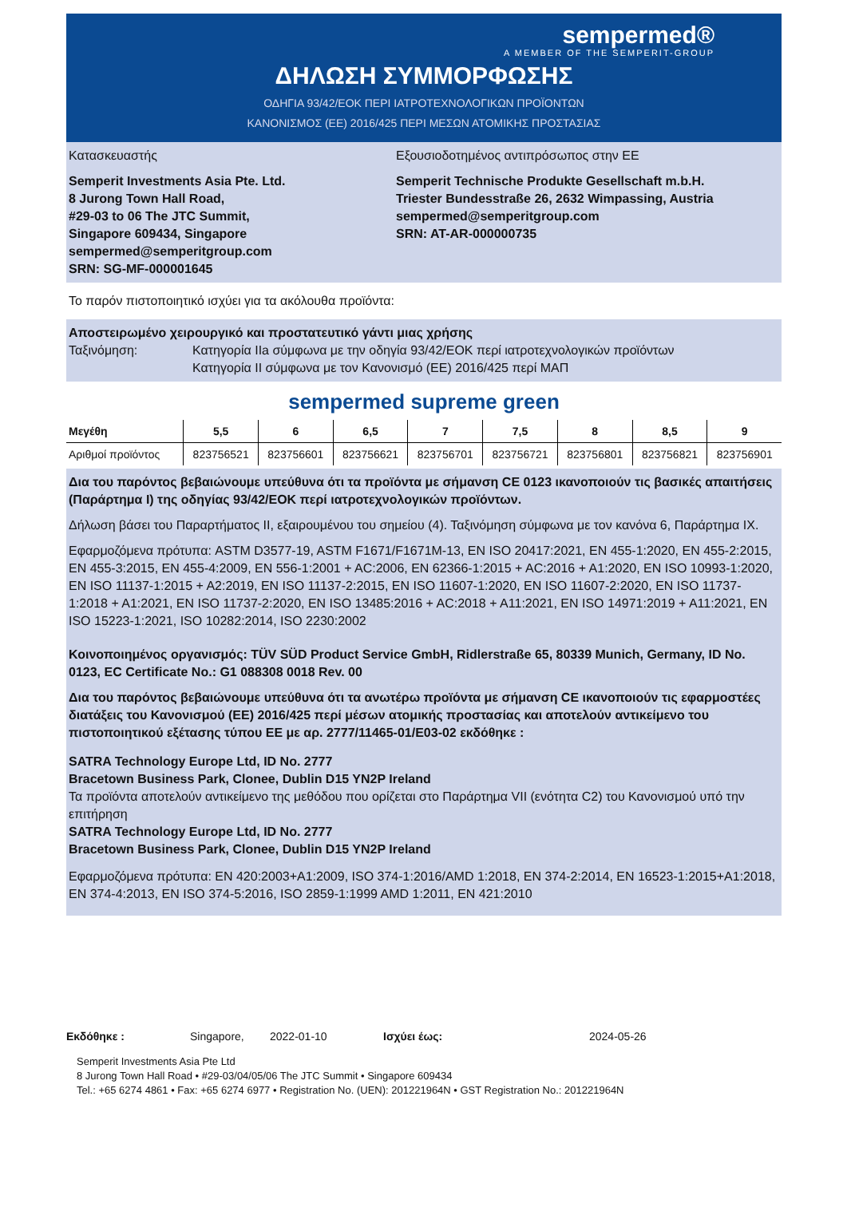sempermed®
A MEMBER OF THE SEMPERIT-GROUP
ΔΗΛΩΣΗ ΣΥΜΜΟΡΦΩΣΗΣ
ΟΔΗΓΙΑ 93/42/ΕΟΚ ΠΕΡΙ ΙΑΤΡΟΤΕΧΝΟΛΟΓΙΚΩΝ ΠΡΟΪΟΝΤΩΝ
ΚΑΝΟΝΙΣΜΟΣ (ΕΕ) 2016/425 ΠΕΡΙ ΜΕΣΩΝ ΑΤΟΜΙΚΗΣ ΠΡΟΣΤΑΣΙΑΣ
Κατασκευαστής
Semperit Investments Asia Pte. Ltd.
8 Jurong Town Hall Road,
#29-03 to 06 The JTC Summit,
Singapore 609434, Singapore
sempermed@semperitgroup.com
SRN: SG-MF-000001645
Εξουσιοδοτημένος αντιπρόσωπος στην ΕΕ
Semperit Technische Produkte Gesellschaft m.b.H.
Triester Bundesstraße 26, 2632 Wimpassing, Austria
sempermed@semperitgroup.com
SRN: AT-AR-000000735
Το παρόν πιστοποιητικό ισχύει για τα ακόλουθα προϊόντα:
Αποστειρωμένο χειρουργικό και προστατευτικό γάντι μιας χρήσης
Ταξινόμηση: Κατηγορία IIa σύμφωνα με την οδηγία 93/42/ΕΟΚ περί ιατροτεχνολογικών προϊόντων
Κατηγορία II σύμφωνα με τον Κανονισμό (ΕΕ) 2016/425 περί ΜΑΠ
sempermed supreme green
| Μεγέθη | 5,5 | 6 | 6,5 | 7 | 7,5 | 8 | 8,5 | 9 |
| --- | --- | --- | --- | --- | --- | --- | --- | --- |
| Αριθμοί προϊόντος | 823756521 | 823756601 | 823756621 | 823756701 | 823756721 | 823756801 | 823756821 | 823756901 |
Δια του παρόντος βεβαιώνουμε υπεύθυνα ότι τα προϊόντα με σήμανση CE 0123 ικανοποιούν τις βασικές απαιτήσεις (Παράρτημα I) της οδηγίας 93/42/ΕΟΚ περί ιατροτεχνολογικών προϊόντων.
Δήλωση βάσει του Παραρτήματος II, εξαιρουμένου του σημείου (4). Ταξινόμηση σύμφωνα με τον κανόνα 6, Παράρτημα IX.
Εφαρμοζόμενα πρότυπα: ASTM D3577-19, ASTM F1671/F1671M-13, EN ISO 20417:2021, EN 455-1:2020, EN 455-2:2015, EN 455-3:2015, EN 455-4:2009, EN 556-1:2001 + AC:2006, EN 62366-1:2015 + AC:2016 + A1:2020, EN ISO 10993-1:2020, EN ISO 11137-1:2015 + A2:2019, EN ISO 11137-2:2015, EN ISO 11607-1:2020, EN ISO 11607-2:2020, EN ISO 11737-1:2018 + A1:2021, EN ISO 11737-2:2020, EN ISO 13485:2016 + AC:2018 + A11:2021, EN ISO 14971:2019 + A11:2021, EN ISO 15223-1:2021, ISO 10282:2014, ISO 2230:2002
Κοινοποιημένος οργανισμός: TÜV SÜD Product Service GmbH, Ridlerstraße 65, 80339 Munich, Germany, ID No. 0123, EC Certificate No.: G1 088308 0018 Rev. 00
Δια του παρόντος βεβαιώνουμε υπεύθυνα ότι τα ανωτέρω προϊόντα με σήμανση CE ικανοποιούν τις εφαρμοστέες διατάξεις του Κανονισμού (ΕΕ) 2016/425 περί μέσων ατομικής προστασίας και αποτελούν αντικείμενο του πιστοποιητικού εξέτασης τύπου ΕΕ με αρ. 2777/11465-01/E03-02 εκδόθηκε :
SATRA Technology Europe Ltd, ID No. 2777
Bracetown Business Park, Clonee, Dublin D15 YN2P Ireland
Τα προϊόντα αποτελούν αντικείμενο της μεθόδου που ορίζεται στο Παράρτημα VII (ενότητα C2) του Κανονισμού υπό την επιτήρηση
SATRA Technology Europe Ltd, ID No. 2777
Bracetown Business Park, Clonee, Dublin D15 YN2P Ireland
Εφαρμοζόμενα πρότυπα: EN 420:2003+A1:2009, ISO 374-1:2016/AMD 1:2018, EN 374-2:2014, EN 16523-1:2015+A1:2018, EN 374-4:2013, EN ISO 374-5:2016, ISO 2859-1:1999 AMD 1:2011, EN 421:2010
Εκδόθηκε : Singapore, 2022-01-10 Ισχύει έως: 2024-05-26
Semperit Investments Asia Pte Ltd
8 Jurong Town Hall Road • #29-03/04/05/06 The JTC Summit • Singapore 609434
Tel.: +65 6274 4861 • Fax: +65 6274 6977 • Registration No. (UEN): 201221964N • GST Registration No.: 201221964N